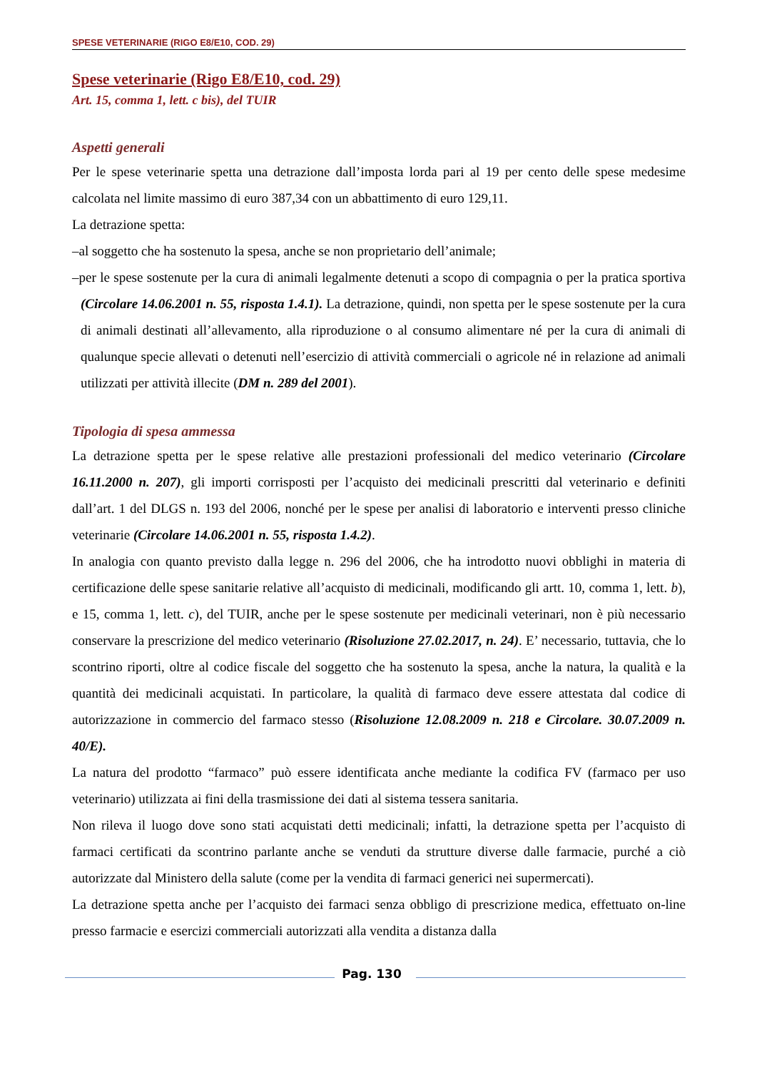SPESE VETERINARIE (RIGO E8/E10, COD. 29)
Spese veterinarie (Rigo E8/E10, cod. 29)
Art. 15, comma 1, lett. c bis), del TUIR
Aspetti generali
Per le spese veterinarie spetta una detrazione dall’imposta lorda pari al 19 per cento delle spese medesime calcolata nel limite massimo di euro 387,34 con un abbattimento di euro 129,11.
La detrazione spetta:
–al soggetto che ha sostenuto la spesa, anche se non proprietario dell’animale;
–per le spese sostenute per la cura di animali legalmente detenuti a scopo di compagnia o per la pratica sportiva (Circolare 14.06.2001 n. 55, risposta 1.4.1). La detrazione, quindi, non spetta per le spese sostenute per la cura di animali destinati all’allevamento, alla riproduzione o al consumo alimentare né per la cura di animali di qualunque specie allevati o detenuti nell’esercizio di attività commerciali o agricole né in relazione ad animali utilizzati per attività illecite (DM n. 289 del 2001).
Tipologia di spesa ammessa
La detrazione spetta per le spese relative alle prestazioni professionali del medico veterinario (Circolare 16.11.2000 n. 207), gli importi corrisposti per l’acquisto dei medicinali prescritti dal veterinario e definiti dall’art. 1 del DLGS n. 193 del 2006, nonché per le spese per analisi di laboratorio e interventi presso cliniche veterinarie (Circolare 14.06.2001 n. 55, risposta 1.4.2).
In analogia con quanto previsto dalla legge n. 296 del 2006, che ha introdotto nuovi obblighi in materia di certificazione delle spese sanitarie relative all’acquisto di medicinali, modificando gli artt. 10, comma 1, lett. b), e 15, comma 1, lett. c), del TUIR, anche per le spese sostenute per medicinali veterinari, non è più necessario conservare la prescrizione del medico veterinario (Risoluzione 27.02.2017, n. 24). E’ necessario, tuttavia, che lo scontrino riporti, oltre al codice fiscale del soggetto che ha sostenuto la spesa, anche la natura, la qualità e la quantità dei medicinali acquistati. In particolare, la qualità di farmaco deve essere attestata dal codice di autorizzazione in commercio del farmaco stesso (Risoluzione 12.08.2009 n. 218 e Circolare. 30.07.2009 n. 40/E).
La natura del prodotto “farmaco” può essere identificata anche mediante la codifica FV (farmaco per uso veterinario) utilizzata ai fini della trasmissione dei dati al sistema tessera sanitaria.
Non rileva il luogo dove sono stati acquistati detti medicinali; infatti, la detrazione spetta per l’acquisto di farmaci certificati da scontrino parlante anche se venduti da strutture diverse dalle farmacie, purché a ciò autorizzate dal Ministero della salute (come per la vendita di farmaci generici nei supermercati).
La detrazione spetta anche per l’acquisto dei farmaci senza obbligo di prescrizione medica, effettuato on-line presso farmacie e esercizi commerciali autorizzati alla vendita a distanza dalla
Pag. 130